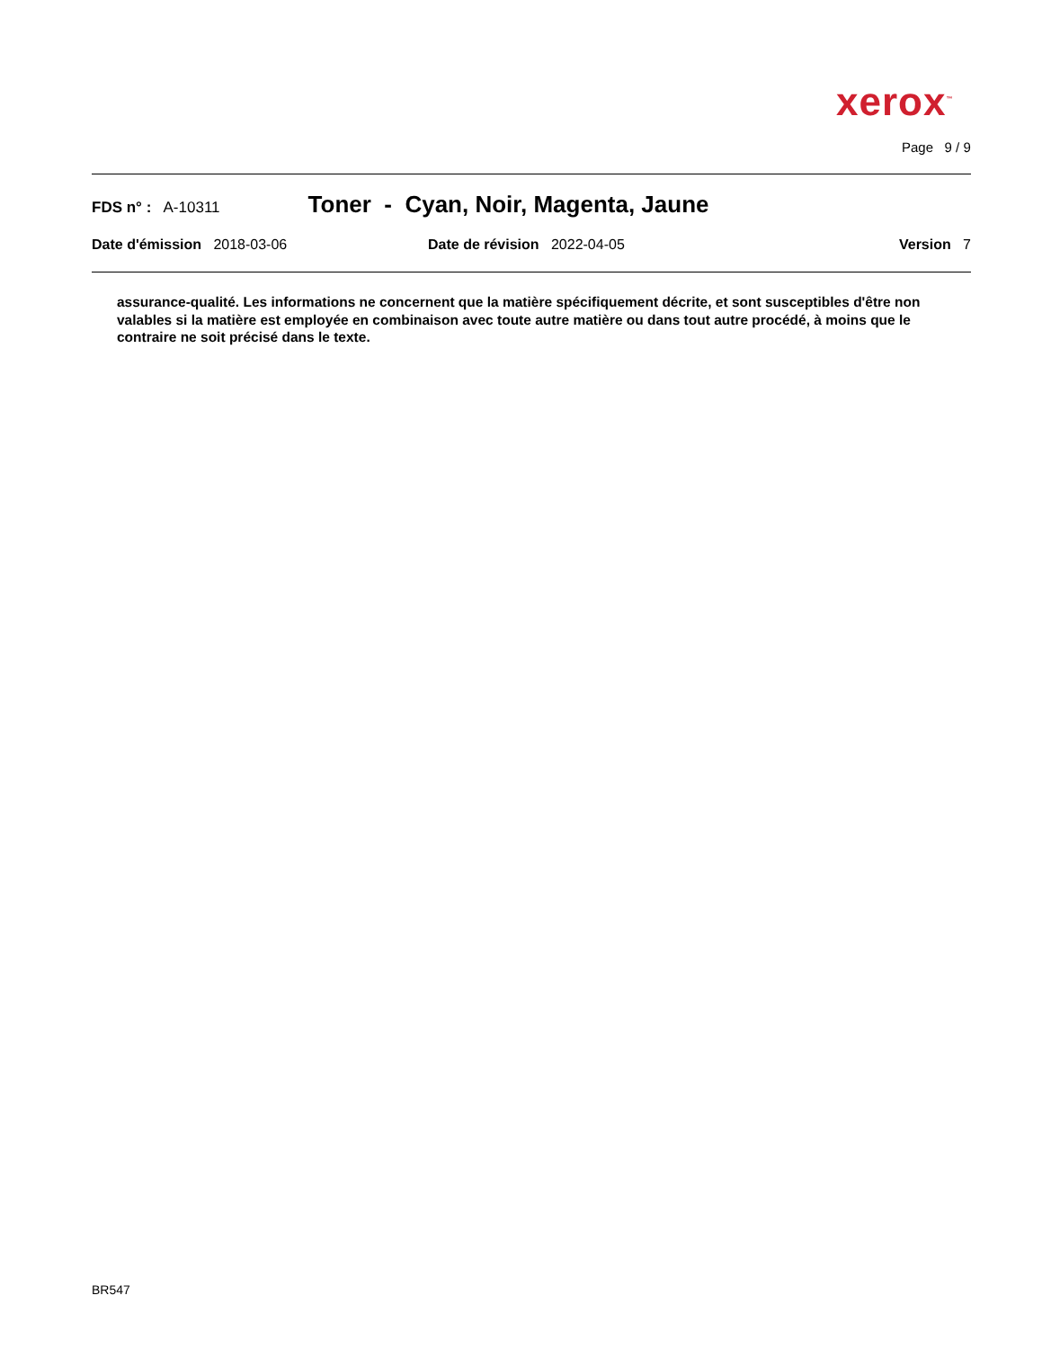xerox<sup>™</sup>
Page 9 / 9
FDS n° : A-10311 Toner - Cyan, Noir, Magenta, Jaune
Date d'émission 2018-03-06 Date de révision 2022-04-05 Version 7
assurance-qualité. Les informations ne concernent que la matière spécifiquement décrite, et sont susceptibles d'être non valables si la matière est employée en combinaison avec toute autre matière ou dans tout autre procédé, à moins que le contraire ne soit précisé dans le texte.
BR547